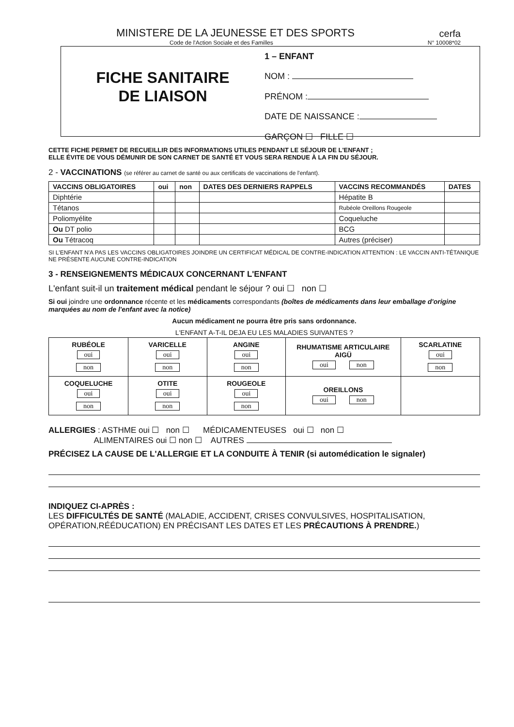MINISTERE DE LA JEUNESSE ET DES SPORTS cerfa
Code de l'Action Sociale et des Familles N° 10008*02
FICHE SANITAIRE
DE LIAISON
1 – ENFANT
NOM :
PRÉNOM :
DATE DE NAISSANCE :
GARÇON ☐ FILLE ☐
CETTE FICHE PERMET DE RECUEILLIR DES INFORMATIONS UTILES PENDANT LE SÉJOUR DE L'ENFANT ;
ELLE ÉVITE DE VOUS DÉMUNIR DE SON CARNET DE SANTÉ ET VOUS SERA RENDUE À LA FIN DU SÉJOUR.
2 - VACCINATIONS (se référer au carnet de santé ou aux certificats de vaccinations de l'enfant).
| VACCINS OBLIGATOIRES | oui | non | DATES DES DERNIERS RAPPELS | VACCINS RECOMMANDÉS | DATES |
| --- | --- | --- | --- | --- | --- |
| Diphtérie | | | | Hépatite B | |
| Tétanos | | | | Rubéole Oreillons Rougeole | |
| Poliomyélite | | | | Coqueluche | |
| Ou DT polio | | | | BCG | |
| Ou Tétracoq | | | | Autres (préciser) | |
SI L'ENFANT N'A PAS LES VACCINS OBLIGATOIRES JOINDRE UN CERTIFICAT MÉDICAL DE CONTRE-INDICATION ATTENTION : LE VACCIN ANTI-TÉTANIQUE NE PRÉSENTE AUCUNE CONTRE-INDICATION
3 - RENSEIGNEMENTS MÉDICAUX CONCERNANT L'ENFANT
L'enfant suit-il un traitement médical pendant le séjour ? oui ☐ non ☐
Si oui joindre une ordonnance récente et les médicaments correspondants (boîtes de médicaments dans leur emballage d'origine marquées au nom de l'enfant avec la notice)
Aucun médicament ne pourra être pris sans ordonnance.
L'ENFANT A-T-IL DEJA EU LES MALADIES SUIVANTES ?
| RUBÉOLE oui non | VARICELLE oui non | ANGINE oui non | RHUMATISME ARTICULAIRE AIGÜ oui non | SCARLATINE oui non |
| COQUELUCHE oui non | OTITE oui non | ROUGEOLE oui non | OREILLONS oui non | |
ALLERGIES : ASTHME oui ☐ non ☐ MÉDICAMENTEUSES oui ☐ non ☐
ALIMENTAIRES oui ☐ non ☐ AUTRES
PRÉCISEZ LA CAUSE DE L'ALLERGIE ET LA CONDUITE À TENIR (si automédication le signaler)
INDIQUEZ CI-APRÈS :
LES DIFFICULTÉS DE SANTÉ (MALADIE, ACCIDENT, CRISES CONVULSIVES, HOSPITALISATION, OPÉRATION,RÉÉDUCATION) EN PRÉCISANT LES DATES ET LES PRÉCAUTIONS À PRENDRE.)